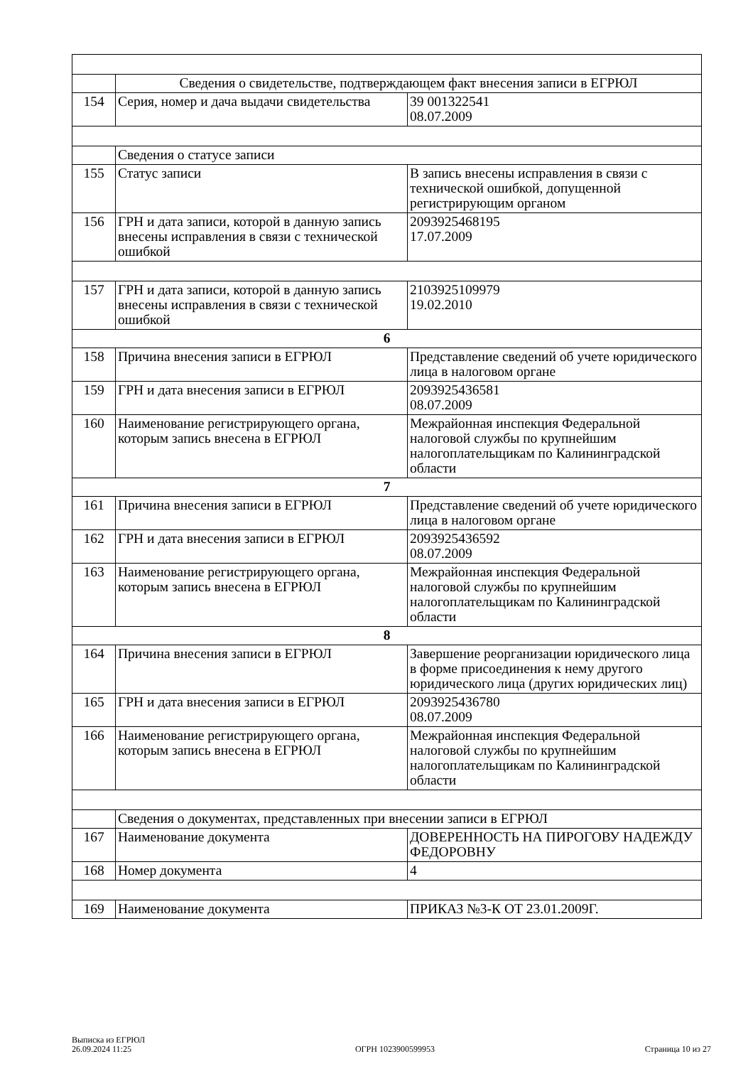| | Сведения о свидетельстве, подтверждающем факт внесения записи в ЕГРЮЛ | |
| 154 | Серия, номер и дача выдачи свидетельства | 39 001322541 08.07.2009 |
| | Сведения о статусе записи | |
| 155 | Статус записи | В запись внесены исправления в связи с технической ошибкой, допущенной регистрирующим органом |
| 156 | ГРН и дата записи, которой в данную запись внесены исправления в связи с технической ошибкой | 2093925468195 17.07.2009 |
| 157 | ГРН и дата записи, которой в данную запись внесены исправления в связи с технической ошибкой | 2103925109979 19.02.2010 |
| 6 | | |
| 158 | Причина внесения записи в ЕГРЮЛ | Представление сведений об учете юридического лица в налоговом органе |
| 159 | ГРН и дата внесения записи в ЕГРЮЛ | 2093925436581 08.07.2009 |
| 160 | Наименование регистрирующего органа, которым запись внесена в ЕГРЮЛ | Межрайонная инспекция Федеральной налоговой службы по крупнейшим налогоплательщикам по Калининградской области |
| 7 | | |
| 161 | Причина внесения записи в ЕГРЮЛ | Представление сведений об учете юридического лица в налоговом органе |
| 162 | ГРН и дата внесения записи в ЕГРЮЛ | 2093925436592 08.07.2009 |
| 163 | Наименование регистрирующего органа, которым запись внесена в ЕГРЮЛ | Межрайонная инспекция Федеральной налоговой службы по крупнейшим налогоплательщикам по Калининградской области |
| 8 | | |
| 164 | Причина внесения записи в ЕГРЮЛ | Завершение реорганизации юридического лица в форме присоединения к нему другого юридического лица (других юридических лиц) |
| 165 | ГРН и дата внесения записи в ЕГРЮЛ | 2093925436780 08.07.2009 |
| 166 | Наименование регистрирующего органа, которым запись внесена в ЕГРЮЛ | Межрайонная инспекция Федеральной налоговой службы по крупнейшим налогоплательщикам по Калининградской области |
| | Сведения о документах, представленных при внесении записи в ЕГРЮЛ | |
| 167 | Наименование документа | ДОВЕРЕННОСТЬ НА ПИРОГОВУ НАДЕЖДУ ФЕДОРОВНУ |
| 168 | Номер документа | 4 |
| 169 | Наименование документа | ПРИКАЗ №3-К ОТ 23.01.2009Г. |
Выписка из ЕГРЮЛ
26.09.2024 11:25
ОГРН 1023900599953
Страница 10 из 27